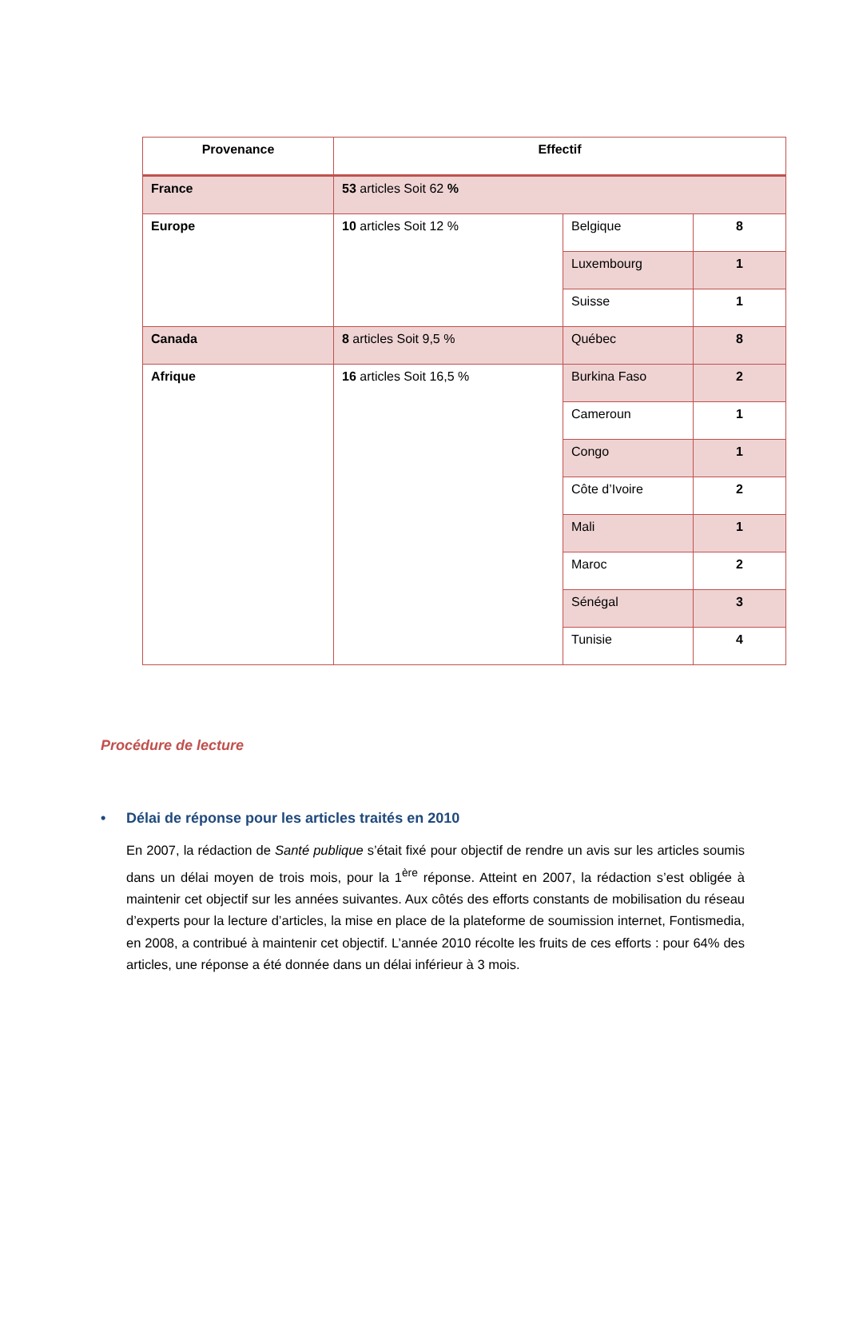| Provenance | Effectif | | |
| --- | --- | --- | --- |
| France | 53 articles Soit 62 % | | |
| Europe | 10 articles Soit 12 % | Belgique | 8 |
| | | Luxembourg | 1 |
| | | Suisse | 1 |
| Canada | 8 articles Soit 9,5 % | Québec | 8 |
| Afrique | 16 articles Soit 16,5 % | Burkina Faso | 2 |
| | | Cameroun | 1 |
| | | Congo | 1 |
| | | Côte d’Ivoire | 2 |
| | | Mali | 1 |
| | | Maroc | 2 |
| | | Sénégal | 3 |
| | | Tunisie | 4 |
Procédure de lecture
• Délai de réponse pour les articles traités en 2010
En 2007, la rédaction de Santé publique s’était fixé pour objectif de rendre un avis sur les articles soumis dans un délai moyen de trois mois, pour la 1<sup>ère</sup> réponse. Atteint en 2007, la rédaction s’est obligée à maintenir cet objectif sur les années suivantes. Aux côtés des efforts constants de mobilisation du réseau d’experts pour la lecture d’articles, la mise en place de la plateforme de soumission internet, Fontismedia, en 2008, a contribué à maintenir cet objectif. L’année 2010 récolte les fruits de ces efforts : pour 64% des articles, une réponse a été donnée dans un délai inférieur à 3 mois.